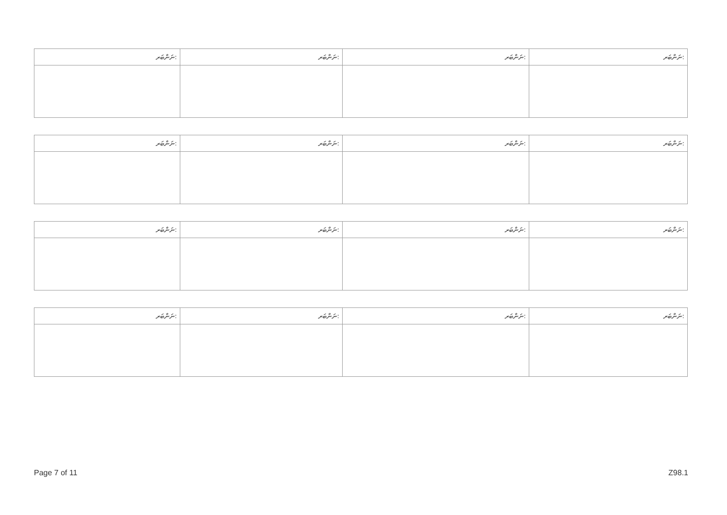| ނަންބަރ: | ނަންބަރ: | ނަންބަރ: | ނަންބަރ: |
| --- | --- | --- | --- |
| ނަންބަރ: | ނަންބަރ: | ނަންބަރ: | ނަންބަރ: |
| --- | --- | --- | --- |
| ނަންބަރ: | ނަންބަރ: | ނަންބަރ: | ނަންބަރ: |
| --- | --- | --- | --- |
| ނަންބަރ: | ނަންބަރ: | ނަންބަރ: | ނަންބަރ: |
| --- | --- | --- | --- |
Page 7 of 11 Z98.1